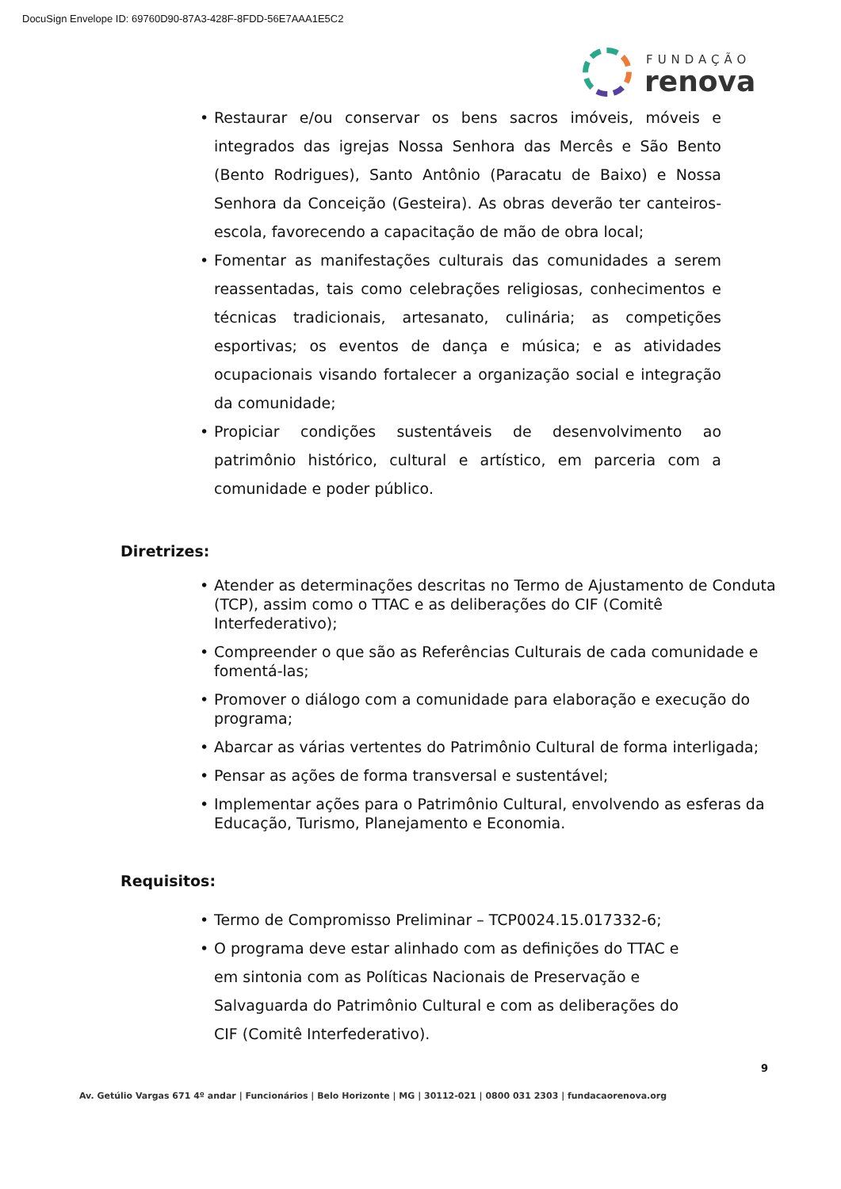DocuSign Envelope ID: 69760D90-87A3-428F-8FDD-56E7AAA1E5C2
FUNDAÇÃO
renova
• Restaurar e/ou conservar os bens sacros imóveis, móveis e integrados das igrejas Nossa Senhora das Mercês e São Bento (Bento Rodrigues), Santo Antônio (Paracatu de Baixo) e Nossa Senhora da Conceição (Gesteira). As obras deverão ter canteiros-escola, favorecendo a capacitação de mão de obra local;
• Fomentar as manifestações culturais das comunidades a serem reassentadas, tais como celebrações religiosas, conhecimentos e técnicas tradicionais, artesanato, culinária; as competições esportivas; os eventos de dança e música; e as atividades ocupacionais visando fortalecer a organização social e integração da comunidade;
• Propiciar condições sustentáveis de desenvolvimento ao patrimônio histórico, cultural e artístico, em parceria com a comunidade e poder público.
Diretrizes:
• Atender as determinações descritas no Termo de Ajustamento de Conduta (TCP), assim como o TTAC e as deliberações do CIF (Comitê Interfederativo);
• Compreender o que são as Referências Culturais de cada comunidade e fomentá-las;
• Promover o diálogo com a comunidade para elaboração e execução do programa;
• Abarcar as várias vertentes do Patrimônio Cultural de forma interligada;
• Pensar as ações de forma transversal e sustentável;
• Implementar ações para o Patrimônio Cultural, envolvendo as esferas da Educação, Turismo, Planejamento e Economia.
Requisitos:
• Termo de Compromisso Preliminar – TCP0024.15.017332-6;
• O programa deve estar alinhado com as definições do TTAC e em sintonia com as Políticas Nacionais de Preservação e Salvaguarda do Patrimônio Cultural e com as deliberações do CIF (Comitê Interfederativo).
9
Av. Getúlio Vargas 671 4º andar | Funcionários | Belo Horizonte | MG | 30112-021 | 0800 031 2303 | fundacaorenova.org